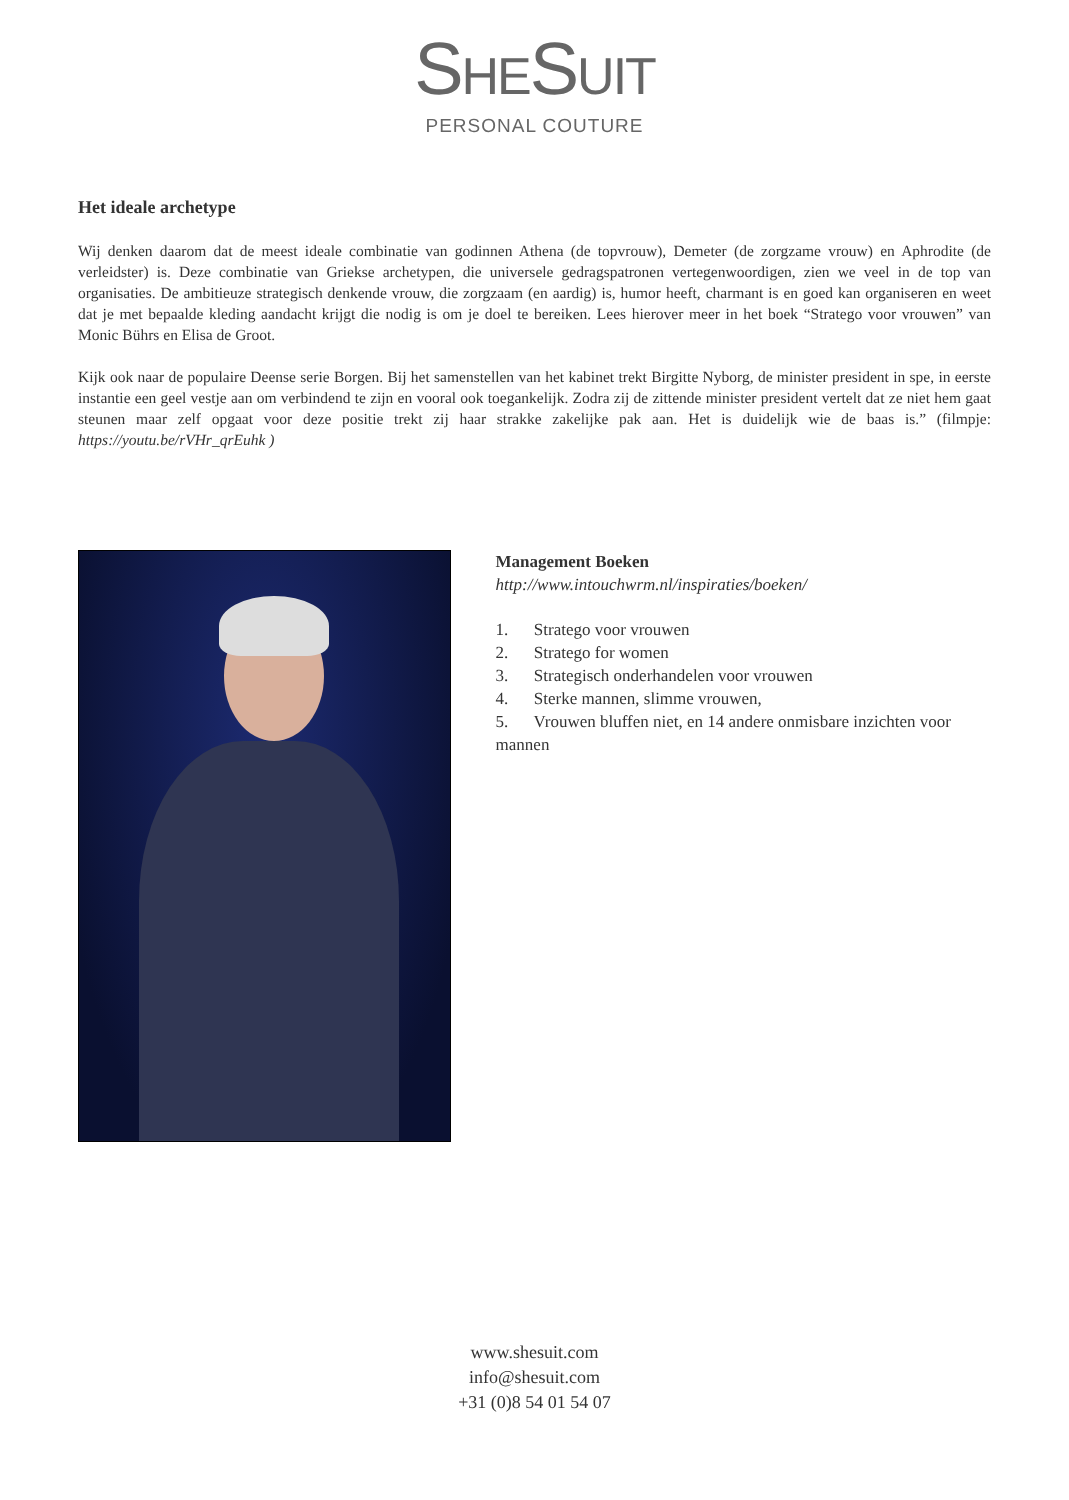SHESUIT
PERSONAL COUTURE
Het ideale archetype
Wij denken daarom dat de meest ideale combinatie van godinnen Athena (de topvrouw), Demeter (de zorgzame vrouw) en Aphrodite (de verleidster) is. Deze combinatie van Griekse archetypen, die universele gedragspatronen vertegenwoordigen, zien we veel in de top van organisaties. De ambitieuze strategisch denkende vrouw, die zorgzaam (en aardig) is, humor heeft, charmant is en goed kan organiseren en weet dat je met bepaalde kleding aandacht krijgt die nodig is om je doel te bereiken. Lees hierover meer in het boek “Stratego voor vrouwen” van Monic Bührs en Elisa de Groot.
Kijk ook naar de populaire Deense serie Borgen. Bij het samenstellen van het kabinet trekt Birgitte Nyborg, de minister president in spe, in eerste instantie een geel vestje aan om verbindend te zijn en vooral ook toegankelijk. Zodra zij de zittende minister president vertelt dat ze niet hem gaat steunen maar zelf opgaat voor deze positie trekt zij haar strakke zakelijke pak aan. Het is duidelijk wie de baas is.” (filmpje: https://youtu.be/rVHr_qrEuhk )
Management Boeken
http://www.intouchwrm.nl/inspiraties/boeken/
1. Stratego voor vrouwen
2. Stratego for women
3. Strategisch onderhandelen voor vrouwen
4. Sterke mannen, slimme vrouwen,
5. Vrouwen bluffen niet, en 14 andere onmisbare inzichten voor mannen
www.shesuit.com
info@shesuit.com
+31 (0)8 54 01 54 07